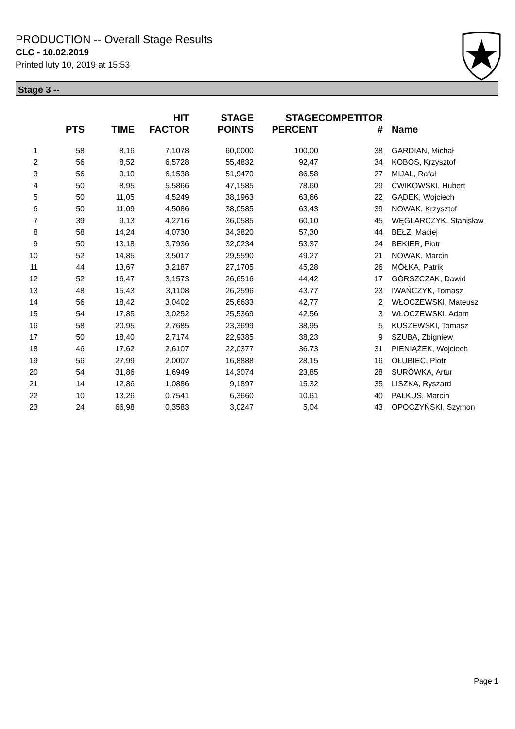PRODUCTION -- Overall Stage Results
CLC - 10.02.2019
Printed luty 10, 2019 at 15:53
Stage 3 --
| | PTS | TIME | HIT FACTOR | STAGE POINTS | STAGE PERCENT | COMPETITOR # | Name |
| --- | --- | --- | --- | --- | --- | --- | --- |
| 1 | 58 | 8,16 | 7,1078 | 60,0000 | 100,00 | 38 | GARDIAN, Michał |
| 2 | 56 | 8,52 | 6,5728 | 55,4832 | 92,47 | 34 | KOBOS, Krzysztof |
| 3 | 56 | 9,10 | 6,1538 | 51,9470 | 86,58 | 27 | MIJAL, Rafał |
| 4 | 50 | 8,95 | 5,5866 | 47,1585 | 78,60 | 29 | ĆWIKOWSKI, Hubert |
| 5 | 50 | 11,05 | 4,5249 | 38,1963 | 63,66 | 22 | GĄDEK, Wojciech |
| 6 | 50 | 11,09 | 4,5086 | 38,0585 | 63,43 | 39 | NOWAK, Krzysztof |
| 7 | 39 | 9,13 | 4,2716 | 36,0585 | 60,10 | 45 | WĘGLARCZYK, Stanisław |
| 8 | 58 | 14,24 | 4,0730 | 34,3820 | 57,30 | 44 | BEŁZ, Maciej |
| 9 | 50 | 13,18 | 3,7936 | 32,0234 | 53,37 | 24 | BEKIER, Piotr |
| 10 | 52 | 14,85 | 3,5017 | 29,5590 | 49,27 | 21 | NOWAK, Marcin |
| 11 | 44 | 13,67 | 3,2187 | 27,1705 | 45,28 | 26 | MÓŁKA, Patrik |
| 12 | 52 | 16,47 | 3,1573 | 26,6516 | 44,42 | 17 | GÓRSZCZAK, Dawid |
| 13 | 48 | 15,43 | 3,1108 | 26,2596 | 43,77 | 23 | IWAŃCZYK, Tomasz |
| 14 | 56 | 18,42 | 3,0402 | 25,6633 | 42,77 | 2 | WŁOCZEWSKI, Mateusz |
| 15 | 54 | 17,85 | 3,0252 | 25,5369 | 42,56 | 3 | WŁOCZEWSKI, Adam |
| 16 | 58 | 20,95 | 2,7685 | 23,3699 | 38,95 | 5 | KUSZEWSKI, Tomasz |
| 17 | 50 | 18,40 | 2,7174 | 22,9385 | 38,23 | 9 | SZUBA, Zbigniew |
| 18 | 46 | 17,62 | 2,6107 | 22,0377 | 36,73 | 31 | PIENIĄŻEK, Wojciech |
| 19 | 56 | 27,99 | 2,0007 | 16,8888 | 28,15 | 16 | OŁUBIEC, Piotr |
| 20 | 54 | 31,86 | 1,6949 | 14,3074 | 23,85 | 28 | SURÓWKA, Artur |
| 21 | 14 | 12,86 | 1,0886 | 9,1897 | 15,32 | 35 | LISZKA, Ryszard |
| 22 | 10 | 13,26 | 0,7541 | 6,3660 | 10,61 | 40 | PAŁKUS, Marcin |
| 23 | 24 | 66,98 | 0,3583 | 3,0247 | 5,04 | 43 | OPOCZYŃSKI, Szymon |
Page 1